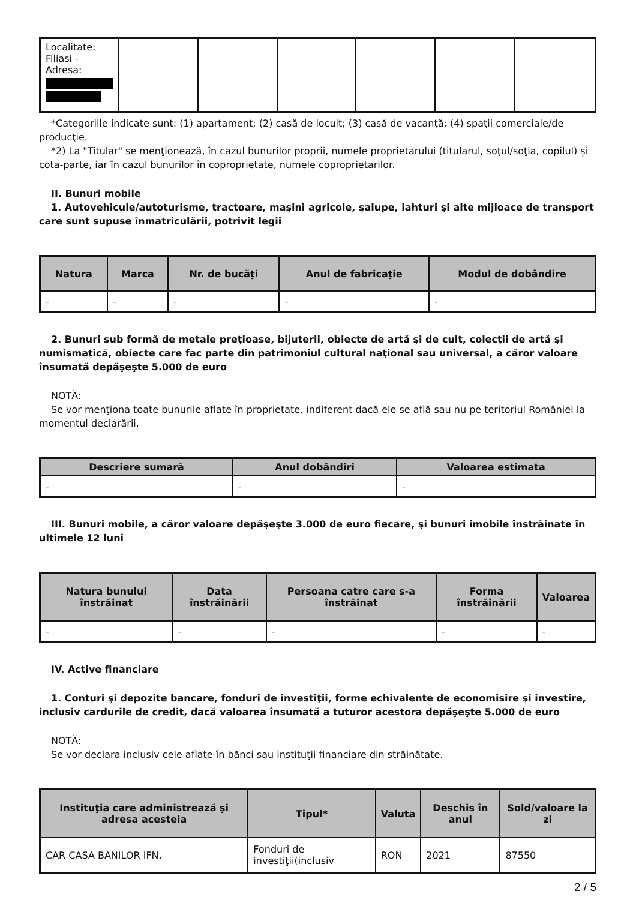| Localitate: Filiasi - Adresa: | | | | | | |
*Categoriile indicate sunt: (1) apartament; (2) casă de locuit; (3) casă de vacanţă; (4) spaţii comerciale/de producţie.
*2) La "Titular" se menţionează, în cazul bunurilor proprii, numele proprietarului (titularul, soţul/soţia, copilul) și cota-parte, iar în cazul bunurilor în coproprietate, numele coproprietarilor.
II. Bunuri mobile
1. Autovehicule/autoturisme, tractoare, maşini agricole, şalupe, iahturi şi alte mijloace de transport care sunt supuse înmatriculării, potrivit legii
| Natura | Marca | Nr. de bucăţi | Anul de fabricaţie | Modul de dobândire |
| --- | --- | --- | --- | --- |
| - | - | - | - | - |
2. Bunuri sub formă de metale preţioase, bijuterii, obiecte de artă şi de cult, colecţii de artă şi numismatică, obiecte care fac parte din patrimoniul cultural naţional sau universal, a căror valoare însumată depăşeşte 5.000 de euro
NOTĂ:
Se vor menţiona toate bunurile aflate în proprietate, indiferent dacă ele se află sau nu pe teritoriul României la momentul declarării.
| Descriere sumară | Anul dobândiri | Valoarea estimata |
| --- | --- | --- |
| - | - | - |
III. Bunuri mobile, a căror valoare depăşeşte 3.000 de euro fiecare, şi bunuri imobile înstrăinate în ultimele 12 luni
| Natura bunului înstrăinat | Data înstrăinării | Persoana catre care s-a înstrăinat | Forma înstrăinării | Valoarea |
| --- | --- | --- | --- | --- |
| - | - | - | - | - |
IV. Active financiare
1. Conturi şi depozite bancare, fonduri de investiţii, forme echivalente de economisire şi investire, inclusiv cardurile de credit, dacă valoarea însumată a tuturor acestora depăşeşte 5.000 de euro
NOTĂ:
Se vor declara inclusiv cele aflate în bănci sau instituţii financiare din străinătate.
| Instituţia care administrează şi adresa acesteia | Tipul* | Valuta | Deschis în anul | Sold/valoare la zi |
| --- | --- | --- | --- | --- |
| CAR CASA BANILOR IFN, | Fonduri de investiţii(inclusiv | RON | 2021 | 87550 |
2 / 5